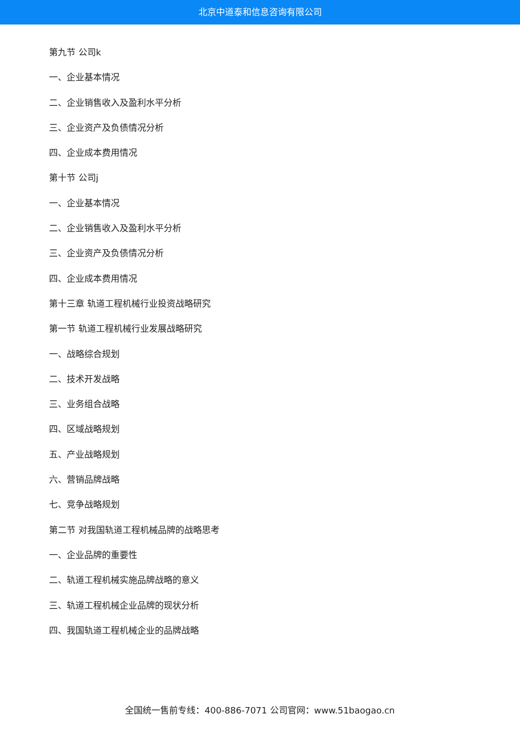北京中道泰和信息咨询有限公司
第九节 公司k
一、企业基本情况
二、企业销售收入及盈利水平分析
三、企业资产及负债情况分析
四、企业成本费用情况
第十节 公司j
一、企业基本情况
二、企业销售收入及盈利水平分析
三、企业资产及负债情况分析
四、企业成本费用情况
第十三章 轨道工程机械行业投资战略研究
第一节 轨道工程机械行业发展战略研究
一、战略综合规划
二、技术开发战略
三、业务组合战略
四、区域战略规划
五、产业战略规划
六、营销品牌战略
七、竞争战略规划
第二节 对我国轨道工程机械品牌的战略思考
一、企业品牌的重要性
二、轨道工程机械实施品牌战略的意义
三、轨道工程机械企业品牌的现状分析
四、我国轨道工程机械企业的品牌战略
全国统一售前专线：400-886-7071 公司官网：www.51baogao.cn